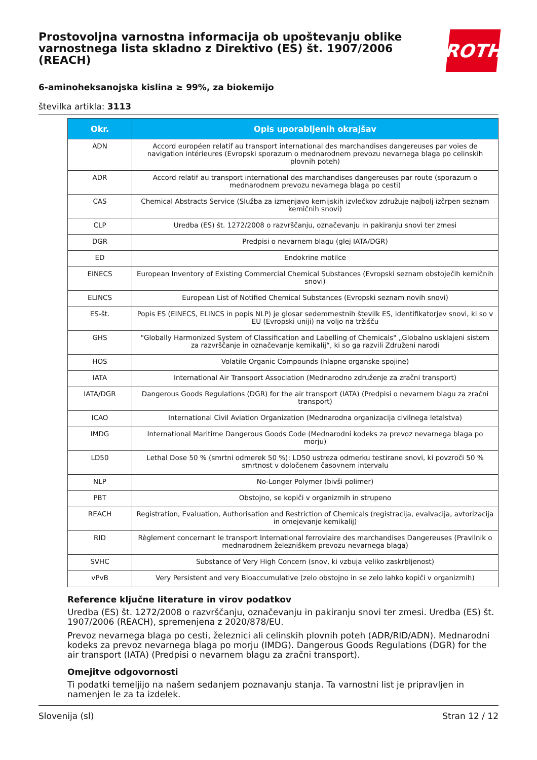Prostovoljna varnostna informacija ob upoštevanju oblike varnostnega lista skladno z Direktivo (ES) št. 1907/2006 (REACH)
ROTH
6-aminoheksanojska kislina ≥ 99%, za biokemijo
številka artikla: 3113
| Okr. | Opis uporabljenih okrajšav |
| --- | --- |
| ADN | Accord européen relatif au transport international des marchandises dangereuses par voies de navigation intérieures (Evropski sporazum o mednarodnem prevozu nevarnega blaga po celinskih plovnih poteh) |
| ADR | Accord relatif au transport international des marchandises dangereuses par route (sporazum o mednarodnem prevozu nevarnega blaga po cesti) |
| CAS | Chemical Abstracts Service (Služba za izmenjavo kemijskih izvlečkov združuje najbolj izčrpen seznam kemičnih snovi) |
| CLP | Uredba (ES) št. 1272/2008 o razvrščanju, označevanju in pakiranju snovi ter zmesi |
| DGR | Predpisi o nevarnem blagu (glej IATA/DGR) |
| ED | Endokrine motilce |
| EINECS | European Inventory of Existing Commercial Chemical Substances (Evropski seznam obstoječih kemičnih snovi) |
| ELINCS | European List of Notified Chemical Substances (Evropski seznam novih snovi) |
| ES-št. | Popis ES (EINECS, ELINCS in popis NLP) je glosar sedemmestnih številk ES, identifikatorjev snovi, ki so v EU (Evropski uniji) na voljo na tržišču |
| GHS | "Globally Harmonized System of Classification and Labelling of Chemicals" „Globalno usklajeni sistem za razvrščanje in označevanje kemikalij“, ki so ga razvili Združeni narodi |
| HOS | Volatile Organic Compounds (hlapne organske spojine) |
| IATA | International Air Transport Association (Mednarodno združenje za zračni transport) |
| IATA/DGR | Dangerous Goods Regulations (DGR) for the air transport (IATA) (Predpisi o nevarnem blagu za zračni transport) |
| ICAO | International Civil Aviation Organization (Mednarodna organizacija civilnega letalstva) |
| IMDG | International Maritime Dangerous Goods Code (Mednarodni kodeks za prevoz nevarnega blaga po morju) |
| LD50 | Lethal Dose 50 % (smrtni odmerek 50 %): LD50 ustreza odmerku testirane snovi, ki povzroči 50 % smrtnost v določenem časovnem intervalu |
| NLP | No-Longer Polymer (bivši polimer) |
| PBT | Obstojno, se kopiči v organizmih in strupeno |
| REACH | Registration, Evaluation, Authorisation and Restriction of Chemicals (registracija, evalvacija, avtorizacija in omejevanje kemikalij) |
| RID | Règlement concernant le transport International ferroviaire des marchandises Dangereuses (Pravilnik o mednarodnem železniškem prevozu nevarnega blaga) |
| SVHC | Substance of Very High Concern (snov, ki vzbuja veliko zaskrbljenost) |
| vPvB | Very Persistent and very Bioaccumulative (zelo obstojno in se zelo lahko kopiči v organizmih) |
Reference ključne literature in virov podatkov
Uredba (ES) št. 1272/2008 o razvrščanju, označevanju in pakiranju snovi ter zmesi. Uredba (ES) št. 1907/2006 (REACH), spremenjena z 2020/878/EU.
Prevoz nevarnega blaga po cesti, železnici ali celinskih plovnih poteh (ADR/RID/ADN). Mednarodni kodeks za prevoz nevarnega blaga po morju (IMDG). Dangerous Goods Regulations (DGR) for the air transport (IATA) (Predpisi o nevarnem blagu za zračni transport).
Omejitve odgovornosti
Ti podatki temeljijo na našem sedanjem poznavanju stanja. Ta varnostni list je pripravljen in namenjen le za ta izdelek.
Slovenija (sl) Stran 12 / 12